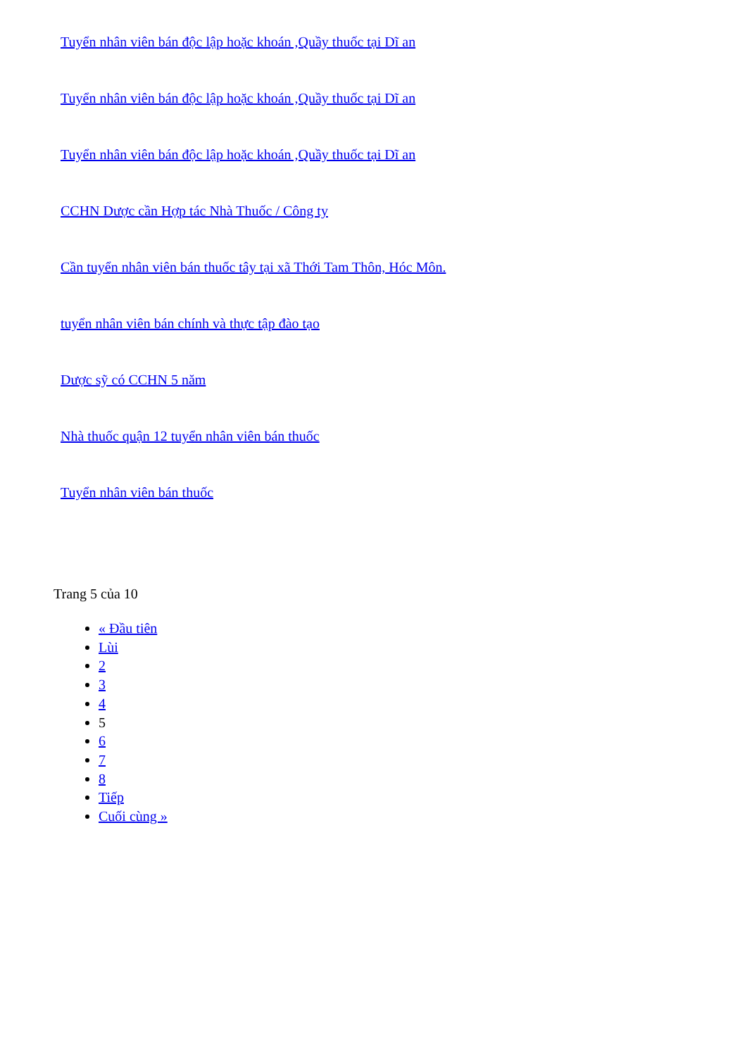Tuyển nhân viên bán độc lập hoặc khoán ,Quầy thuốc tại Dĩ an
Tuyển nhân viên bán độc lập hoặc khoán ,Quầy thuốc tại Dĩ an
Tuyển nhân viên bán độc lập hoặc khoán ,Quầy thuốc tại Dĩ an
CCHN Dược cần Hợp tác Nhà Thuốc / Công ty
Cần tuyển nhân viên bán thuốc tây tại xã Thới Tam Thôn, Hóc Môn.
tuyển nhân viên bán chính và thực tập đào tạo
Dược sỹ có CCHN 5 năm
Nhà thuốc quận 12 tuyển nhân viên bán thuốc
Tuyển nhân viên bán thuốc
Trang 5 của 10
« Đầu tiên
Lùi
2
3
4
5
6
7
8
Tiếp
Cuối cùng »